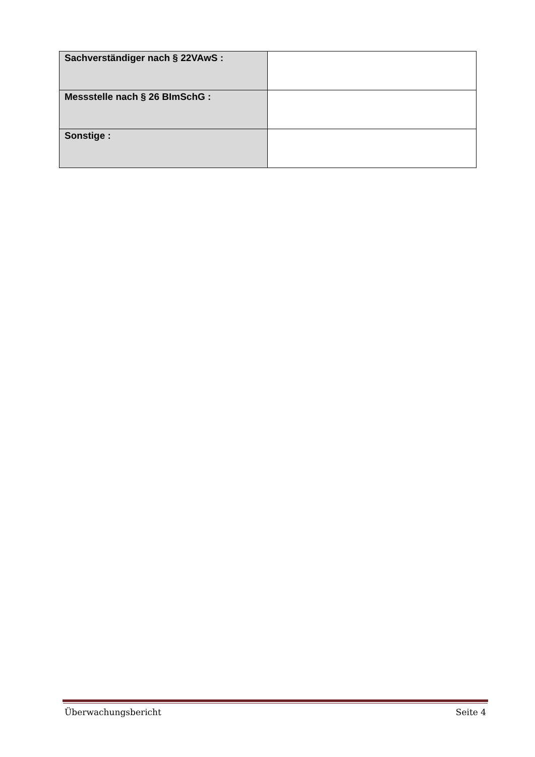| Sachverständiger nach § 22VAwS : | |
| Messstelle nach § 26 BImSchG : | |
| Sonstige : | |
Überwachungsbericht Seite 4